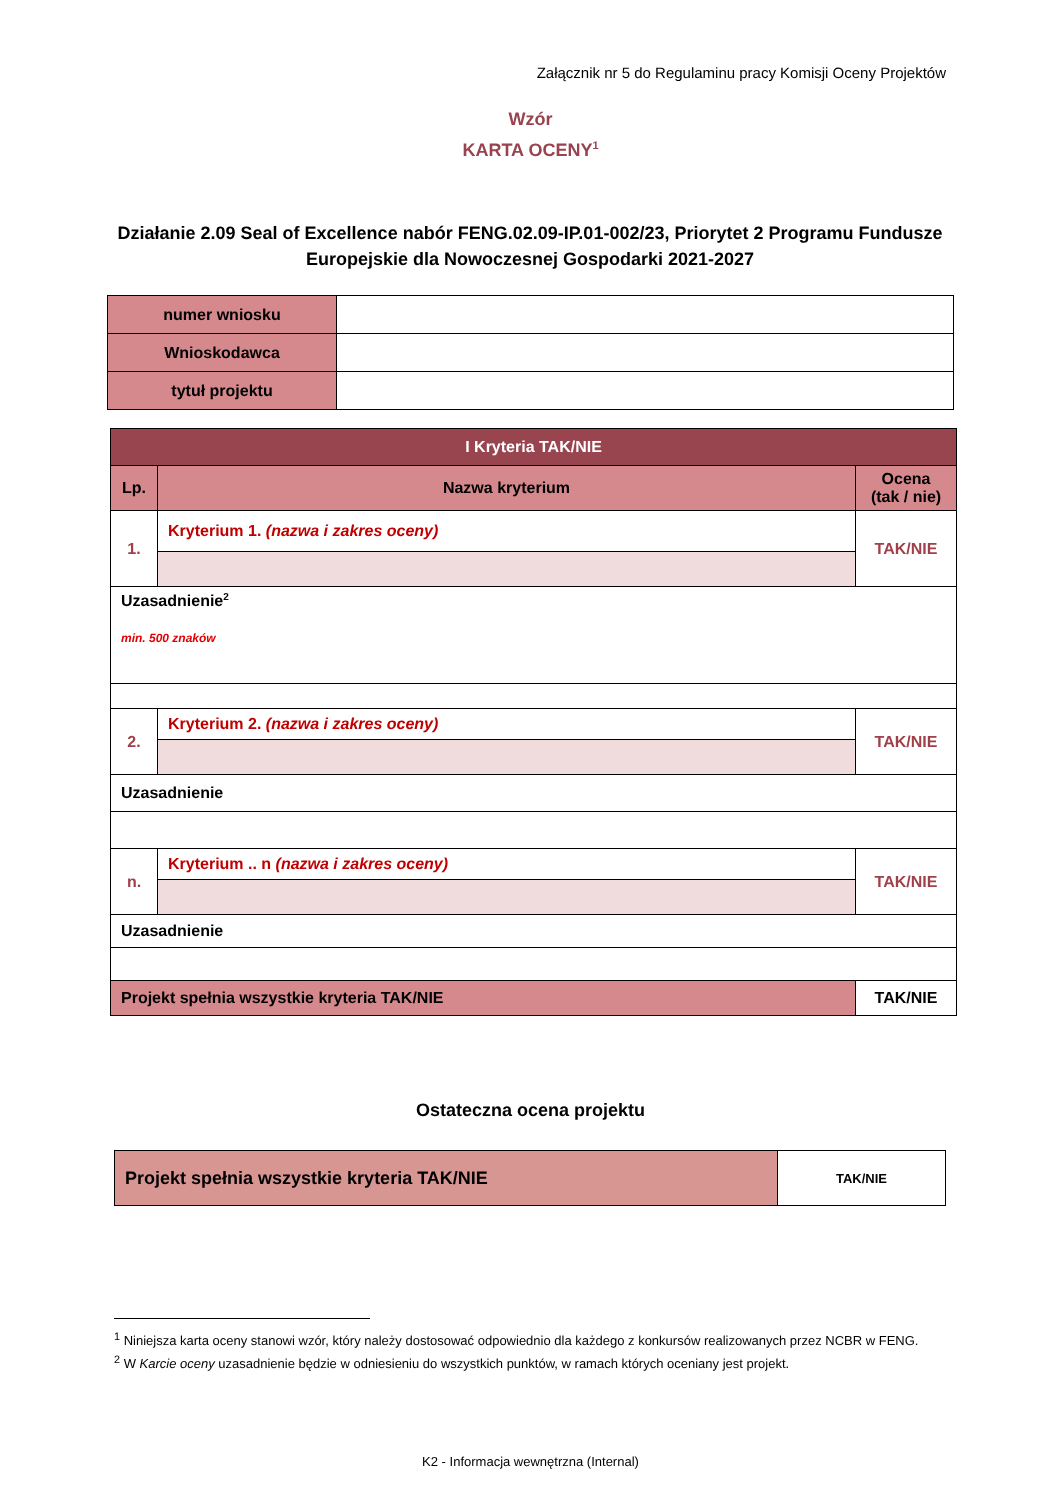Załącznik nr 5 do Regulaminu pracy Komisji Oceny Projektów
Wzór
KARTA OCENY<sup>1</sup>
Działanie 2.09 Seal of Excellence nabór FENG.02.09-IP.01-002/23, Priorytet 2 Programu Fundusze Europejskie dla Nowoczesnej Gospodarki 2021-2027
| numer wniosku | |
| Wnioskodawca | |
| tytuł projektu | |
| I Kryteria TAK/NIE | | |
| --- | --- | --- |
| Lp. | Nazwa kryterium | Ocena (tak / nie) |
| 1. | Kryterium 1. (nazwa i zakres oceny) | TAK/NIE |
| Uzasadnienie<sup>2</sup> min. 500 znaków | | |
| 2. | Kryterium 2. (nazwa i zakres oceny) | TAK/NIE |
| Uzasadnienie | | |
| n. | Kryterium .. n (nazwa i zakres oceny) | TAK/NIE |
| Uzasadnienie | | |
| Projekt spełnia wszystkie kryteria TAK/NIE | | TAK/NIE |
Ostateczna ocena projektu
| Projekt spełnia wszystkie kryteria TAK/NIE | TAK/NIE |
<sup>1</sup> Niniejsza karta oceny stanowi wzór, który należy dostosować odpowiednio dla każdego z konkursów realizowanych przez NCBR w FENG.
<sup>2</sup> W Karcie oceny uzasadnienie będzie w odniesieniu do wszystkich punktów, w ramach których oceniany jest projekt.
K2 - Informacja wewnętrzna (Internal)